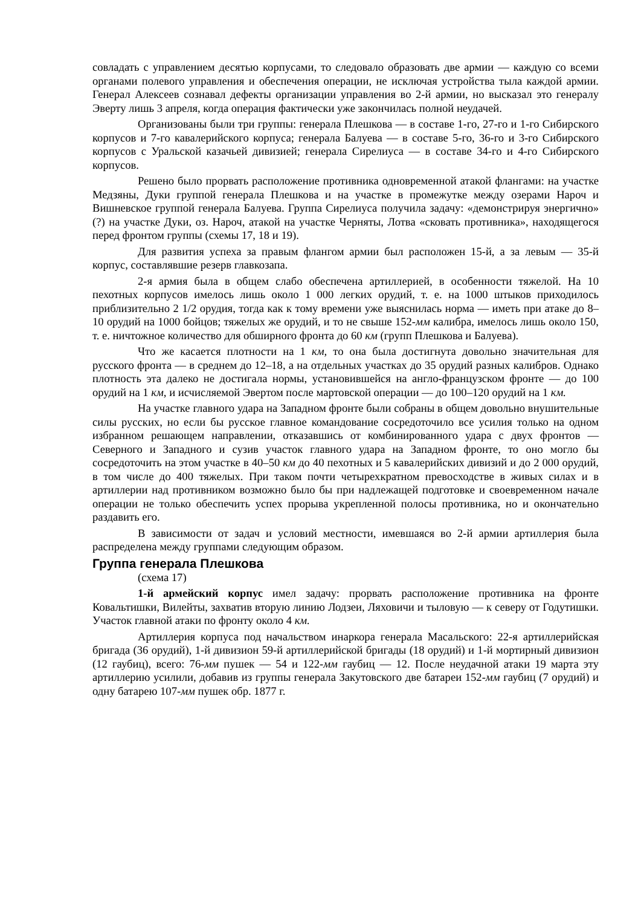совладать с управлением десятью корпусами, то следовало образовать две армии — каждую со всеми органами полевого управления и обеспечения операции, не исключая устройства тыла каждой армии. Генерал Алексеев сознавал дефекты организации управления во 2-й армии, но высказал это генералу Эверту лишь 3 апреля, когда операция фактически уже закончилась полной неудачей.
Организованы были три группы: генерала Плешкова — в составе 1-го, 27-го и 1-го Сибирского корпусов и 7-го кавалерийского корпуса; генерала Балуева — в составе 5-го, 36-го и 3-го Сибирского корпусов с Уральской казачьей дивизией; генерала Сирелиуса — в составе 34-го и 4-го Сибирского корпусов.
Решено было прорвать расположение противника одновременной атакой флангами: на участке Медзяны, Дуки группой генерала Плешкова и на участке в промежутке между озерами Нароч и Вишневское группой генерала Балуева. Группа Сирелиуса получила задачу: «демонстрируя энергично» (?) на участке Дуки, оз. Нароч, атакой на участке Черняты, Лотва «сковать противника», находящегося перед фронтом группы (схемы 17, 18 и 19).
Для развития успеха за правым флангом армии был расположен 15-й, а за левым — 35-й корпус, составлявшие резерв главкозапа.
2-я армия была в общем слабо обеспечена артиллерией, в особенности тяжелой. На 10 пехотных корпусов имелось лишь около 1 000 легких орудий, т. е. на 1000 штыков приходилось приблизительно 2 1/2 орудия, тогда как к тому времени уже выяснилась норма — иметь при атаке до 8–10 орудий на 1000 бойцов; тяжелых же орудий, и то не свыше 152-мм калибра, имелось лишь около 150, т. е. ничтожное количество для обширного фронта до 60 км (групп Плешкова и Балуева).
Что же касается плотности на 1 км, то она была достигнута довольно значительная для русского фронта — в среднем до 12–18, а на отдельных участках до 35 орудий разных калибров. Однако плотность эта далеко не достигала нормы, установившейся на англо-французском фронте — до 100 орудий на 1 км, и исчисляемой Эвертом после мартовской операции — до 100–120 орудий на 1 км.
На участке главного удара на Западном фронте были собраны в общем довольно внушительные силы русских, но если бы русское главное командование сосредоточило все усилия только на одном избранном решающем направлении, отказавшись от комбинированного удара с двух фронтов — Северного и Западного и сузив участок главного удара на Западном фронте, то оно могло бы сосредоточить на этом участке в 40–50 км до 40 пехотных и 5 кавалерийских дивизий и до 2 000 орудий, в том числе до 400 тяжелых. При таком почти четырехкратном превосходстве в живых силах и в артиллерии над противником возможно было бы при надлежащей подготовке и своевременном начале операции не только обеспечить успех прорыва укрепленной полосы противника, но и окончательно раздавить его.
В зависимости от задач и условий местности, имевшаяся во 2-й армии артиллерия была распределена между группами следующим образом.
Группа генерала Плешкова
(схема 17)
1-й армейский корпус имел задачу: прорвать расположение противника на фронте Ковальтишки, Вилейты, захватив вторую линию Лодзеи, Ляховичи и тыловую — к северу от Годутишки. Участок главной атаки по фронту около 4 км.
Артиллерия корпуса под начальством инаркора генерала Масальского: 22-я артиллерийская бригада (36 орудий), 1-й дивизион 59-й артиллерийской бригады (18 орудий) и 1-й мортирный дивизион (12 гаубиц), всего: 76-мм пушек — 54 и 122-мм гаубиц — 12. После неудачной атаки 19 марта эту артиллерию усилили, добавив из группы генерала Закутовского две батареи 152-мм гаубиц (7 орудий) и одну батарею 107-мм пушек обр. 1877 г.